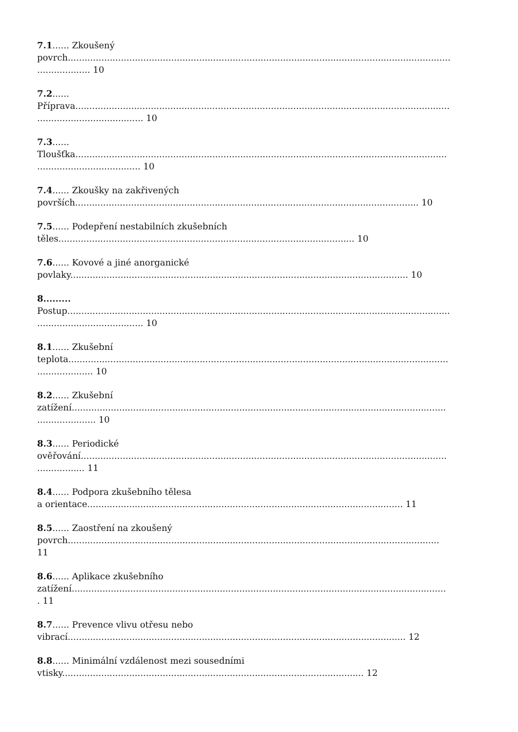7.1...... Zkoušený
povrch.........................................................................................................................................
................... 10
7.2......
Příprava......................................................................................................................................
...................................... 10
7.3......
Tloušťka.....................................................................................................................................
..................................... 10
7.4...... Zkoušky na zakřivených
površích........................................................................................................................... 10
7.5...... Podepření nestabilních zkušebních
těles.......................................................................................................... 10
7.6...... Kovové a jiné anorganické
povlaky......................................................................................................................... 10
8.........
Postup.........................................................................................................................................
...................................... 10
8.1...... Zkušební
teplota........................................................................................................................................
.................... 10
8.2...... Zkušební
zatížení......................................................................................................................................
..................... 10
8.3...... Periodické
ověřování...................................................................................................................................
................. 11
8.4...... Podpora zkušebního tělesa
a orientace................................................................................................................. 11
8.5...... Zaostření na zkoušený
povrch.....................................................................................................................................
11
8.6...... Aplikace zkušebního
zatížení......................................................................................................................................
. 11
8.7...... Prevence vlivu otřesu nebo
vibrací......................................................................................................................... 12
8.8...... Minimální vzdálenost mezi sousedními
vtisky............................................................................................................ 12